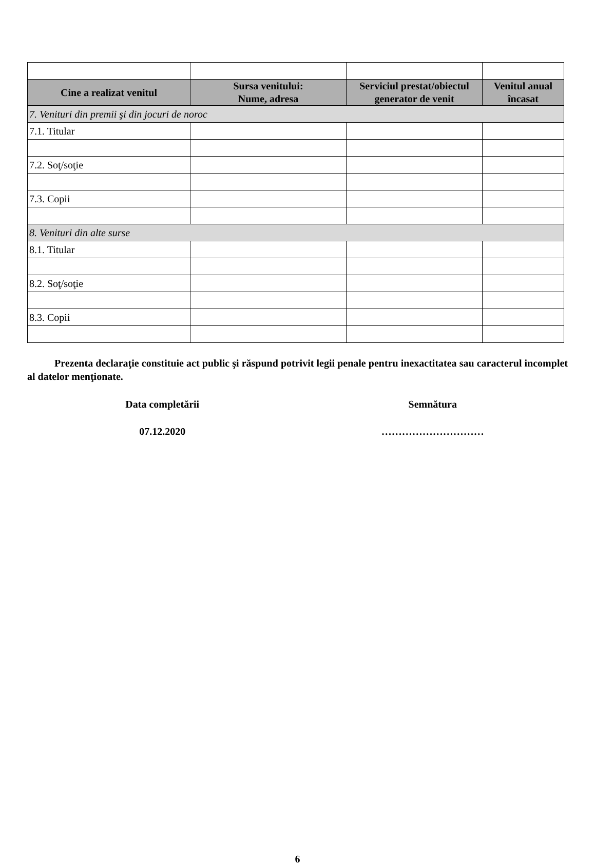| Cine a realizat venitul | Sursa venitului: Nume, adresa | Serviciul prestat/obiectul generator de venit | Venitul anual încasat |
| --- | --- | --- | --- |
| 7. Venituri din premii şi din jocuri de noroc | | | |
| 7.1. Titular | | | |
| 7.2. Soţ/soţie | | | |
| 7.3. Copii | | | |
| 8. Venituri din alte surse | | | |
| 8.1. Titular | | | |
| 8.2. Soţ/soţie | | | |
| 8.3. Copii | | | |
Prezenta declaraţie constituie act public şi răspund potrivit legii penale pentru inexactitatea sau caracterul incomplet al datelor menţionate.
Data completării Semnătura
07.12.2020 …………………………
6